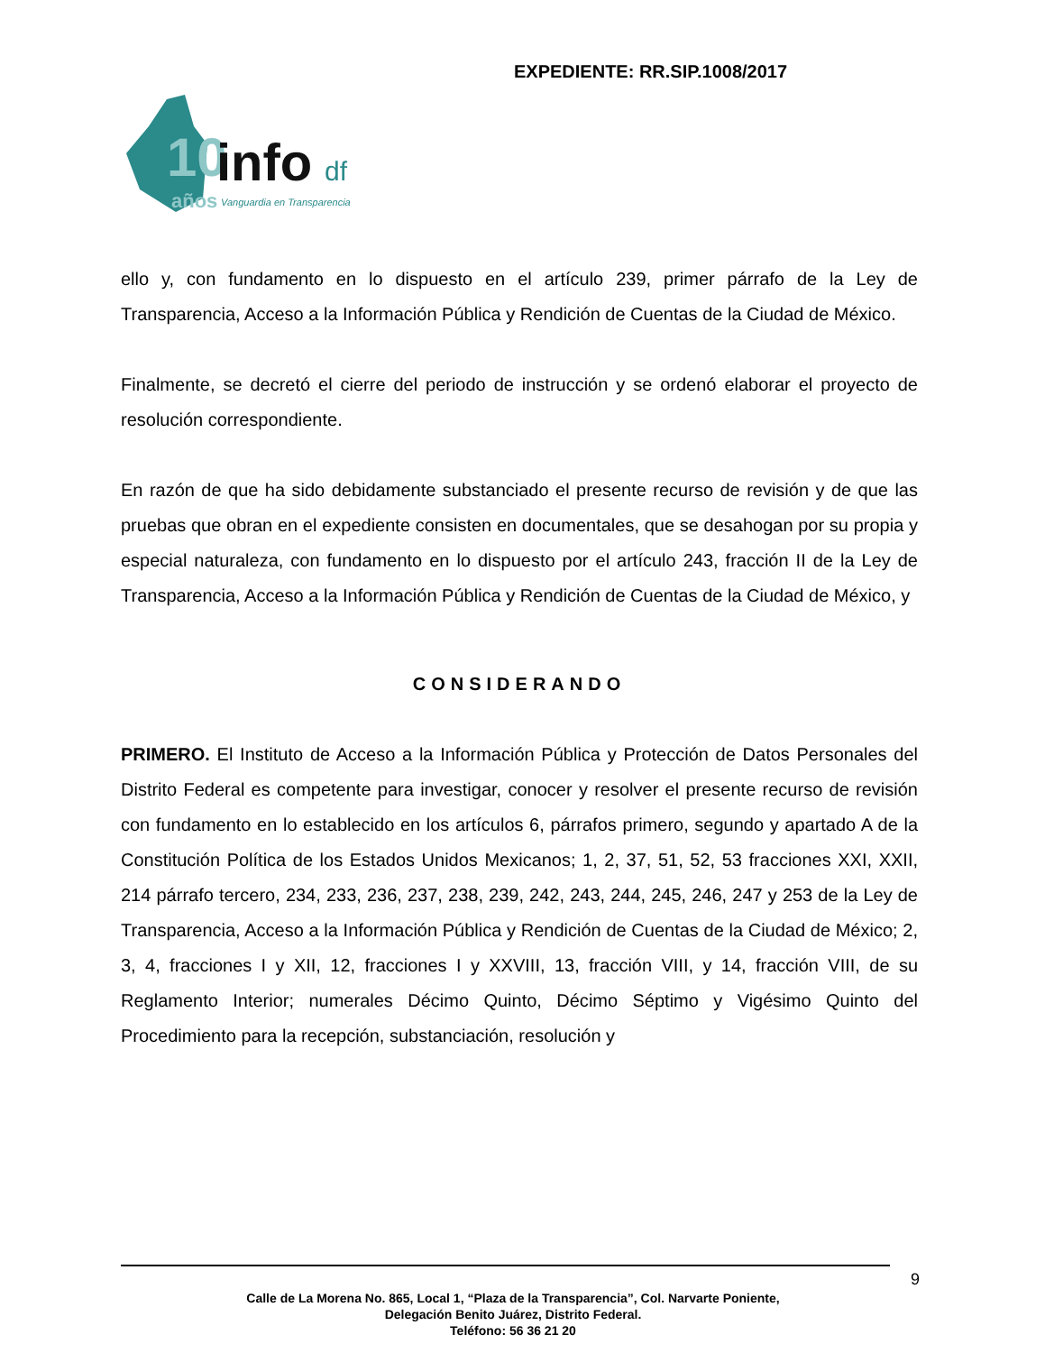EXPEDIENTE: RR.SIP.1008/2017
10
info
df
años
Vanguardia en Transparencia
ello y, con fundamento en lo dispuesto en el artículo 239, primer párrafo de la Ley de Transparencia, Acceso a la Información Pública y Rendición de Cuentas de la Ciudad de México.
Finalmente, se decretó el cierre del periodo de instrucción y se ordenó elaborar el proyecto de resolución correspondiente.
En razón de que ha sido debidamente substanciado el presente recurso de revisión y de que las pruebas que obran en el expediente consisten en documentales, que se desahogan por su propia y especial naturaleza, con fundamento en lo dispuesto por el artículo 243, fracción II de la Ley de Transparencia, Acceso a la Información Pública y Rendición de Cuentas de la Ciudad de México, y
CONSIDERANDO
PRIMERO. El Instituto de Acceso a la Información Pública y Protección de Datos Personales del Distrito Federal es competente para investigar, conocer y resolver el presente recurso de revisión con fundamento en lo establecido en los artículos 6, párrafos primero, segundo y apartado A de la Constitución Política de los Estados Unidos Mexicanos; 1, 2, 37, 51, 52, 53 fracciones XXI, XXII, 214 párrafo tercero, 234, 233, 236, 237, 238, 239, 242, 243, 244, 245, 246, 247 y 253 de la Ley de Transparencia, Acceso a la Información Pública y Rendición de Cuentas de la Ciudad de México; 2, 3, 4, fracciones I y XII, 12, fracciones I y XXVIII, 13, fracción VIII, y 14, fracción VIII, de su Reglamento Interior; numerales Décimo Quinto, Décimo Séptimo y Vigésimo Quinto del Procedimiento para la recepción, substanciación, resolución y
9
Calle de La Morena No. 865, Local 1, “Plaza de la Transparencia”, Col. Narvarte Poniente,
Delegación Benito Juárez, Distrito Federal.
Teléfono: 56 36 21 20